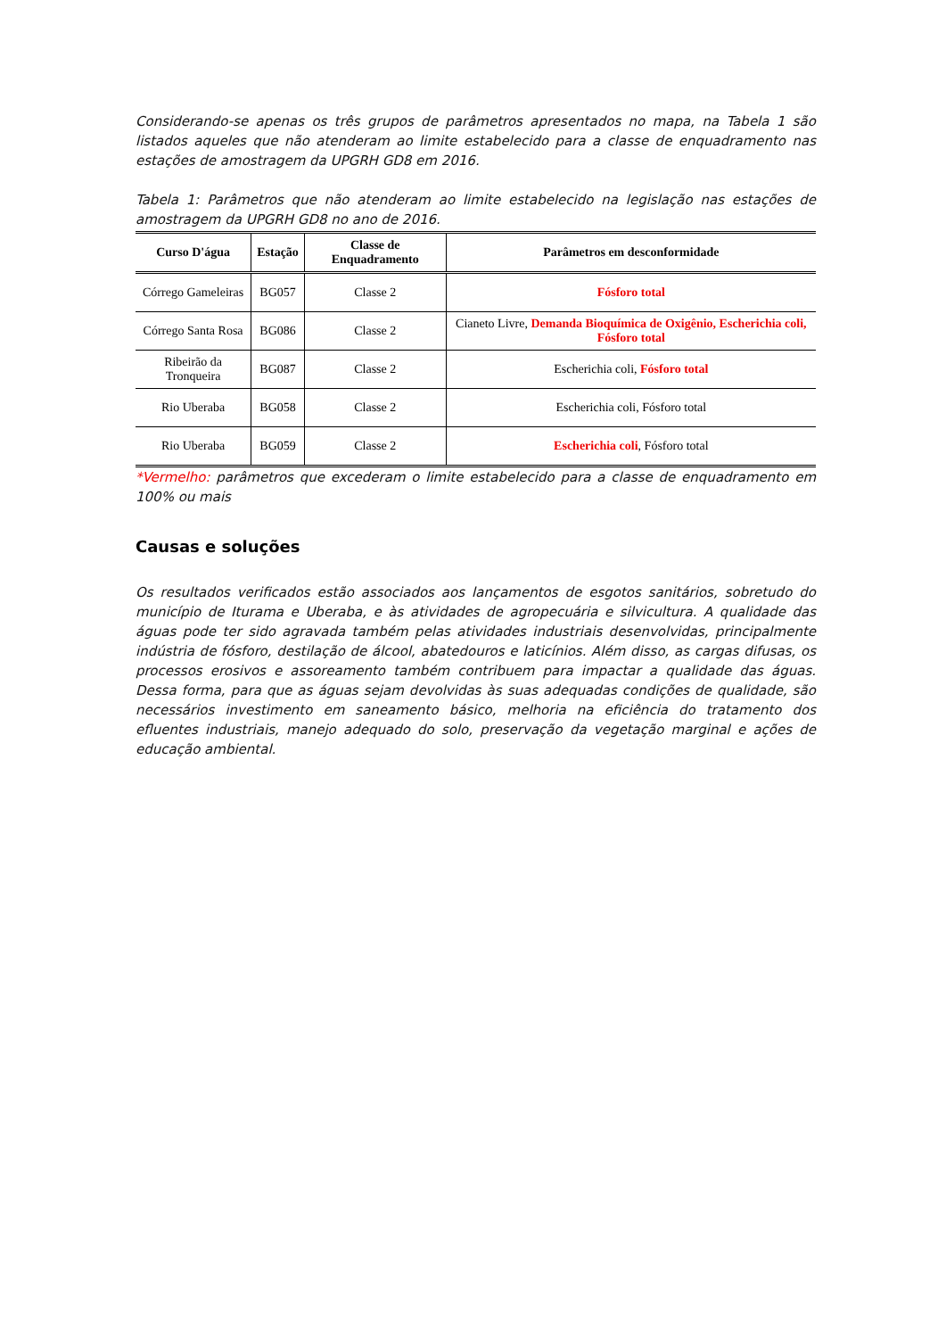Considerando-se apenas os três grupos de parâmetros apresentados no mapa, na Tabela 1 são listados aqueles que não atenderam ao limite estabelecido para a classe de enquadramento nas estações de amostragem da UPGRH GD8 em 2016.
Tabela 1: Parâmetros que não atenderam ao limite estabelecido na legislação nas estações de amostragem da UPGRH GD8 no ano de 2016.
| Curso D'água | Estação | Classe de Enquadramento | Parâmetros em desconformidade |
| --- | --- | --- | --- |
| Córrego Gameleiras | BG057 | Classe 2 | Fósforo total |
| Córrego Santa Rosa | BG086 | Classe 2 | Cianeto Livre, Demanda Bioquímica de Oxigênio, Escherichia coli, Fósforo total |
| Ribeirão da Tronqueira | BG087 | Classe 2 | Escherichia coli, Fósforo total |
| Rio Uberaba | BG058 | Classe 2 | Escherichia coli, Fósforo total |
| Rio Uberaba | BG059 | Classe 2 | Escherichia coli , Fósforo total |
*Vermelho: parâmetros que excederam o limite estabelecido para a classe de enquadramento em 100% ou mais
Causas e soluções
Os resultados verificados estão associados aos lançamentos de esgotos sanitários, sobretudo do município de Iturama e Uberaba, e às atividades de agropecuária e silvicultura. A qualidade das águas pode ter sido agravada também pelas atividades industriais desenvolvidas, principalmente indústria de fósforo, destilação de álcool, abatedouros e laticínios. Além disso, as cargas difusas, os processos erosivos e assoreamento também contribuem para impactar a qualidade das águas. Dessa forma, para que as águas sejam devolvidas às suas adequadas condições de qualidade, são necessários investimento em saneamento básico, melhoria na eficiência do tratamento dos efluentes industriais, manejo adequado do solo, preservação da vegetação marginal e ações de educação ambiental.